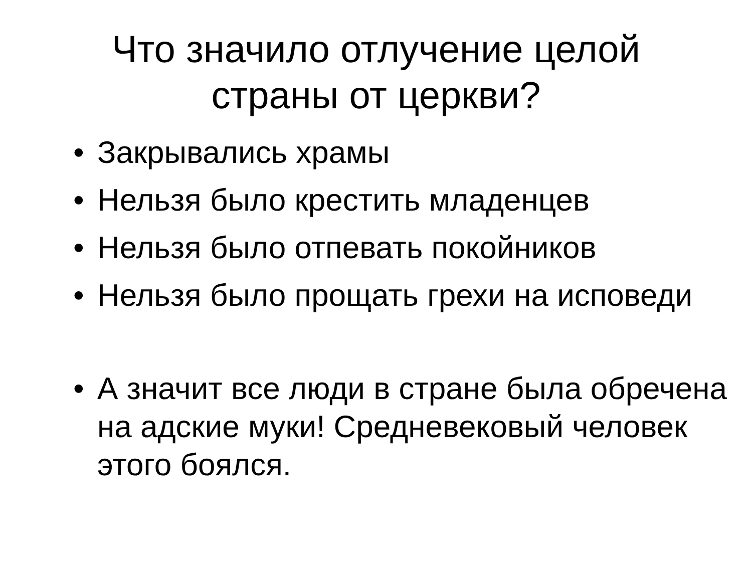Что значило отлучение целой
страны от церкви?
• Закрывались храмы
• Нельзя было крестить младенцев
• Нельзя было отпевать покойников
• Нельзя было прощать грехи на исповеди
• А значит все люди в стране была обречена на адские муки! Средневековый человек этого боялся.